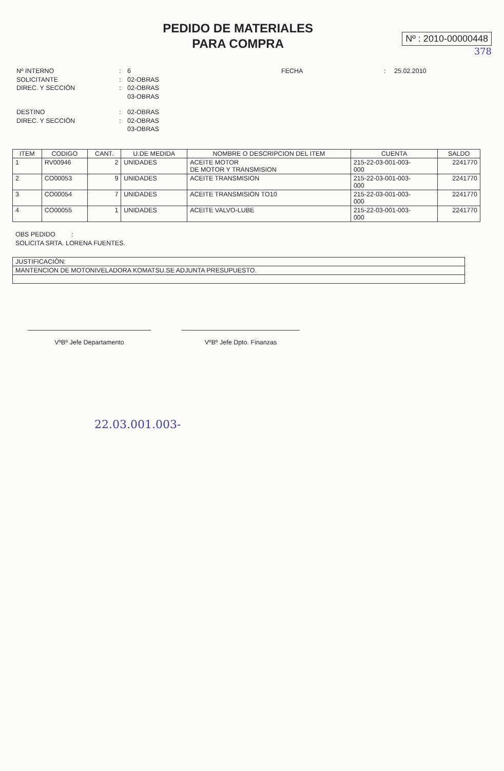PEDIDO DE MATERIALES
PARA COMPRA
Nº : 2010-00000448
378
Nº INTERNO
:
6
FECHA
:
25.02.2010
SOLICITANTE
:
02-OBRAS
DIREC. Y SECCIÓN
:
02-OBRAS
03-OBRAS
DESTINO
:
02-OBRAS
DIREC. Y SECCIÓN
:
02-OBRAS
03-OBRAS
| ITEM | CODIGO | CANT. | U.DE MEDIDA | NOMBRE O DESCRIPCION DEL ITEM | CUENTA | SALDO |
| --- | --- | --- | --- | --- | --- | --- |
| 1 | RV00946 | 2 | UNIDADES | ACEITE MOTOR DE MOTOR Y TRANSMISION | 215-22-03-001-003- 000 | 2241770 |
| 2 | CO00053 | 9 | UNIDADES | ACEITE TRANSMISION | 215-22-03-001-003- 000 | 2241770 |
| 3 | CO00054 | 7 | UNIDADES | ACEITE TRANSMISION TO10 | 215-22-03-001-003- 000 | 2241770 |
| 4 | CO00055 | 1 | UNIDADES | ACEITE VALVO-LUBE | 215-22-03-001-003- 000 | 2241770 |
OBS PEDIDO :
SOLICITA SRTA. LORENA FUENTES.
JUSTIFICACIÓN:
MANTENCION DE MOTONIVELADORA KOMATSU.SE ADJUNTA PRESUPUESTO.
VºBº Jefe Departamento VºBº Jefe Dpto. Finanzas
22.03.001.003-